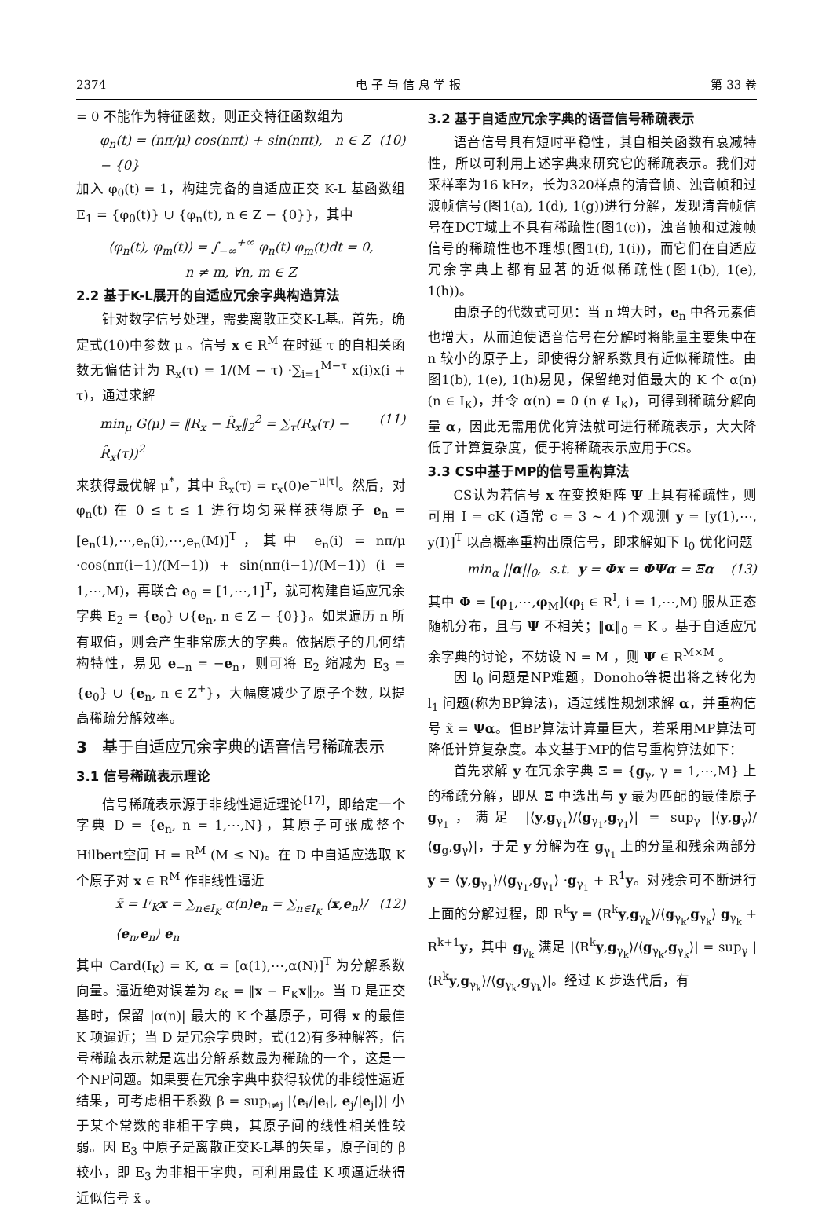2374 电 子 与 信 息 学 报 第 33 卷
= 0 不能作为特征函数，则正交特征函数组为
φ<sub>n</sub>(t) = (nπ/μ) cos(nπt) + sin(nπt), n ∈ Z − {0} (10)
加入 φ<sub>0</sub>(t) = 1，构建完备的自适应正交 K-L 基函数组 E<sub>1</sub> = {φ<sub>0</sub>(t)} ∪ {φ<sub>n</sub>(t), n ∈ Z − {0}}，其中
⟨φ<sub>n</sub>(t), φ<sub>m</sub>(t)⟩ = ∫<sub>−∞</sub><sup>+∞</sup> φ<sub>n</sub>(t) φ<sub>m</sub>(t)dt = 0,
n ≠ m, ∀n, m ∈ Z
2.2 基于K-L展开的自适应冗余字典构造算法
针对数字信号处理，需要离散正交K-L基。首先，确定式(10)中参数 μ 。信号 x ∈ R<sup>M</sup> 在时延 τ 的自相关函数无偏估计为 R<sub>x</sub>(τ) = 1/(M − τ) ·∑<sub>i=1</sub><sup>M−τ</sup> x(i)x(i + τ)，通过求解
min<sub>μ</sub> G(μ) = ‖R<sub>x</sub> − R̂<sub>x</sub>‖<sub>2</sub><sup>2</sup> = ∑<sub>τ</sub>(R<sub>x</sub>(τ) − R̂<sub>x</sub>(τ))<sup>2</sup> (11)
来获得最优解 μ<sup>*</sup>，其中 R̂<sub>x</sub>(τ) = r<sub>x</sub>(0)e<sup>−μ|τ|</sup>。然后，对 φ<sub>n</sub>(t) 在 0 ≤ t ≤ 1 进行均匀采样获得原子 e<sub>n</sub> = [e<sub>n</sub>(1),⋯,e<sub>n</sub>(i),⋯,e<sub>n</sub>(M)]<sup>T</sup>，其中 e<sub>n</sub>(i) = nπ/μ ·cos(nπ(i−1)/(M−1)) + sin(nπ(i−1)/(M−1)) (i = 1,⋯,M)，再联合 e<sub>0</sub> = [1,⋯,1]<sup>T</sup>，就可构建自适应冗余字典 E<sub>2</sub> = {e<sub>0</sub>} ∪{e<sub>n</sub>, n ∈ Z − {0}}。如果遍历 n 所有取值，则会产生非常庞大的字典。依据原子的几何结构特性，易见 e<sub>−n</sub> = −e<sub>n</sub>，则可将 E<sub>2</sub> 缩减为 E<sub>3</sub> = {e<sub>0</sub>} ∪ {e<sub>n</sub>, n ∈ Z<sup>+</sup>}，大幅度减少了原子个数, 以提高稀疏分解效率。
3 基于自适应冗余字典的语音信号稀疏表示
3.1 信号稀疏表示理论
信号稀疏表示源于非线性逼近理论<sup>[17]</sup>，即给定一个字典 D = {e<sub>n</sub>, n = 1,⋯,N}，其原子可张成整个Hilbert空间 H = R<sup>M</sup> (M ≤ N)。在 D 中自适应选取 K 个原子对 x ∈ R<sup>M</sup> 作非线性逼近
x̃ = F<sub>K</sub>x = ∑<sub>n∈I<sub>K</sub></sub> α(n)e<sub>n</sub> = ∑<sub>n∈I<sub>K</sub></sub> ⟨x,e<sub>n</sub>⟩/⟨e<sub>n</sub>,e<sub>n</sub>⟩ e<sub>n</sub> (12)
其中 Card(I<sub>K</sub>) = K, α = [α(1),⋯,α(N)]<sup>T</sup> 为分解系数向量。逼近绝对误差为 ε<sub>K</sub> = ‖x − F<sub>K</sub>x‖<sub>2</sub>。当 D 是正交基时，保留 |α(n)| 最大的 K 个基原子，可得 x 的最佳 K 项逼近；当 D 是冗余字典时，式(12)有多种解答，信号稀疏表示就是选出分解系数最为稀疏的一个，这是一个NP问题。如果要在冗余字典中获得较优的非线性逼近结果，可考虑相干系数 β = sup<sub>i≠j</sub> |⟨e<sub>i</sub>/|e<sub>i</sub>|, e<sub>j</sub>/|e<sub>j</sub>|⟩| 小于某个常数的非相干字典，其原子间的线性相关性较弱。因 E<sub>3</sub> 中原子是离散正交K-L基的矢量，原子间的 β 较小，即 E<sub>3</sub> 为非相干字典，可利用最佳 K 项逼近获得近似信号 x̃ 。
3.2 基于自适应冗余字典的语音信号稀疏表示
语音信号具有短时平稳性，其自相关函数有衰减特性，所以可利用上述字典来研究它的稀疏表示。我们对采样率为16 kHz，长为320样点的清音帧、浊音帧和过渡帧信号(图1(a), 1(d), 1(g))进行分解，发现清音帧信号在DCT域上不具有稀疏性(图1(c))，浊音帧和过渡帧信号的稀疏性也不理想(图1(f), 1(i))，而它们在自适应冗余字典上都有显著的近似稀疏性(图1(b), 1(e), 1(h))。
由原子的代数式可见：当 n 增大时，e<sub>n</sub> 中各元素值也增大，从而迫使语音信号在分解时将能量主要集中在 n 较小的原子上，即使得分解系数具有近似稀疏性。由图1(b), 1(e), 1(h)易见，保留绝对值最大的 K 个 α(n) (n ∈ I<sub>K</sub>)，并令 α(n) = 0 (n ∉ I<sub>K</sub>)，可得到稀疏分解向量 α，因此无需用优化算法就可进行稀疏表示，大大降低了计算复杂度，便于将稀疏表示应用于CS。
3.3 CS中基于MP的信号重构算法
CS认为若信号 x 在变换矩阵 Ψ 上具有稀疏性，则可用 I = cK (通常 c = 3 ~ 4 )个观测 y = [y(1),⋯, y(I)]<sup>T</sup> 以高概率重构出原信号，即求解如下 l<sub>0</sub> 优化问题
min<sub>α</sub> ||α||<sub>0</sub>, s.t. y = Φx = ΦΨα = Ξα (13)
其中 Φ = [φ<sub>1</sub>,⋯,φ<sub>M</sub>](φ<sub>i</sub> ∈ R<sup>I</sup>, i = 1,⋯,M) 服从正态随机分布，且与 Ψ 不相关；‖α‖<sub>0</sub> = K 。基于自适应冗余字典的讨论，不妨设 N = M ，则 Ψ ∈ R<sup>M×M</sup> 。
因 l<sub>0</sub> 问题是NP难题，Donoho等提出将之转化为 l<sub>1</sub> 问题(称为BP算法)，通过线性规划求解 α，并重构信号 x̃ = Ψα。但BP算法计算量巨大，若采用MP算法可降低计算复杂度。本文基于MP的信号重构算法如下：
首先求解 y 在冗余字典 Ξ = {g<sub>γ</sub>, γ = 1,⋯,M} 上的稀疏分解，即从 Ξ 中选出与 y 最为匹配的最佳原子 g<sub>γ<sub>1</sub></sub>，满足 |⟨y,g<sub>γ<sub>1</sub></sub>⟩/⟨g<sub>γ<sub>1</sub></sub>,g<sub>γ<sub>1</sub></sub>⟩| = sup<sub>γ</sub> |⟨y,g<sub>γ</sub>⟩/⟨g<sub>g</sub>,g<sub>γ</sub>⟩|，于是 y 分解为在 g<sub>γ<sub>1</sub></sub> 上的分量和残余两部分 y = ⟨y,g<sub>γ<sub>1</sub></sub>⟩/⟨g<sub>γ<sub>1</sub></sub>,g<sub>γ<sub>1</sub></sub>⟩ ·g<sub>γ<sub>1</sub></sub> + R<sup>1</sup>y。对残余可不断进行上面的分解过程，即 R<sup>k</sup>y = ⟨R<sup>k</sup>y,g<sub>γ<sub>k</sub></sub>⟩/⟨g<sub>γ<sub>k</sub></sub>,g<sub>γ<sub>k</sub></sub>⟩ g<sub>γ<sub>k</sub></sub> + R<sup>k+1</sup>y，其中 g<sub>γ<sub>k</sub></sub> 满足 |⟨R<sup>k</sup>y,g<sub>γ<sub>k</sub></sub>⟩/⟨g<sub>γ<sub>k</sub></sub>,g<sub>γ<sub>k</sub></sub>⟩| = sup<sub>γ</sub> |⟨R<sup>k</sup>y,g<sub>γ<sub>k</sub></sub>⟩/⟨g<sub>γ<sub>k</sub></sub>,g<sub>γ<sub>k</sub></sub>⟩|。经过 K 步迭代后，有